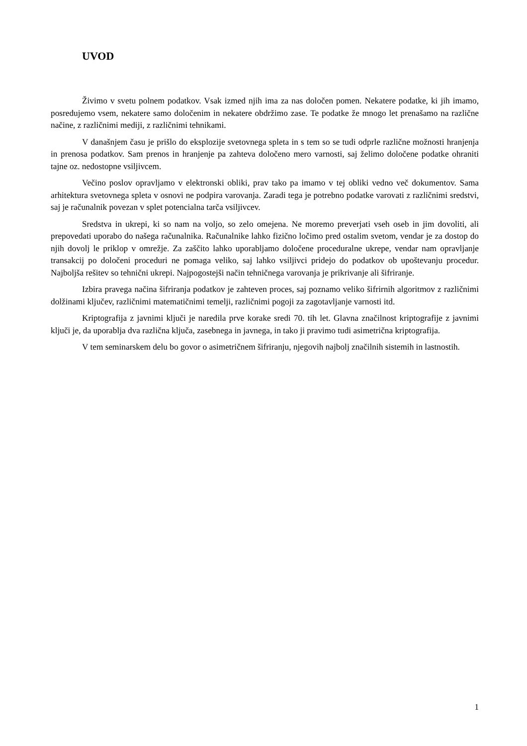UVOD
Živimo v svetu polnem podatkov. Vsak izmed njih ima za nas določen pomen. Nekatere podatke, ki jih imamo, posredujemo vsem, nekatere samo določenim in nekatere obdržimo zase. Te podatke že mnogo let prenašamo na različne načine, z različnimi mediji, z različnimi tehnikami.
V današnjem času je prišlo do eksplozije svetovnega spleta in s tem so se tudi odprle različne možnosti hranjenja in prenosa podatkov. Sam prenos in hranjenje pa zahteva določeno mero varnosti, saj želimo določene podatke ohraniti tajne oz. nedostopne vsiljivcem.
Večino poslov opravljamo v elektronski obliki, prav tako pa imamo v tej obliki vedno več dokumentov. Sama arhitektura svetovnega spleta v osnovi ne podpira varovanja. Zaradi tega je potrebno podatke varovati z različnimi sredstvi, saj je računalnik povezan v splet potencialna tarča vsiljivcev.
Sredstva in ukrepi, ki so nam na voljo, so zelo omejena. Ne moremo preverjati vseh oseb in jim dovoliti, ali prepovedati uporabo do našega računalnika. Računalnike lahko fizično ločimo pred ostalim svetom, vendar je za dostop do njih dovolj le priklop v omrežje. Za zaščito lahko uporabljamo določene proceduralne ukrepe, vendar nam opravljanje transakcij po določeni proceduri ne pomaga veliko, saj lahko vsiljivci pridejo do podatkov ob upoštevanju procedur. Najboljša rešitev so tehnični ukrepi. Najpogostejši način tehničnega varovanja je prikrivanje ali šifriranje.
Izbira pravega načina šifriranja podatkov je zahteven proces, saj poznamo veliko šifrirnih algoritmov z različnimi dolžinami ključev, različnimi matematičnimi temelji, različnimi pogoji za zagotavljanje varnosti itd.
Kriptografija z javnimi ključi je naredila prve korake sredi 70. tih let. Glavna značilnost kriptografije z javnimi ključi je, da uporablja dva različna ključa, zasebnega in javnega, in tako ji pravimo tudi asimetrična kriptografija.
V tem seminarskem delu bo govor o asimetričnem šifriranju, njegovih najbolj značilnih sistemih in lastnostih.
1